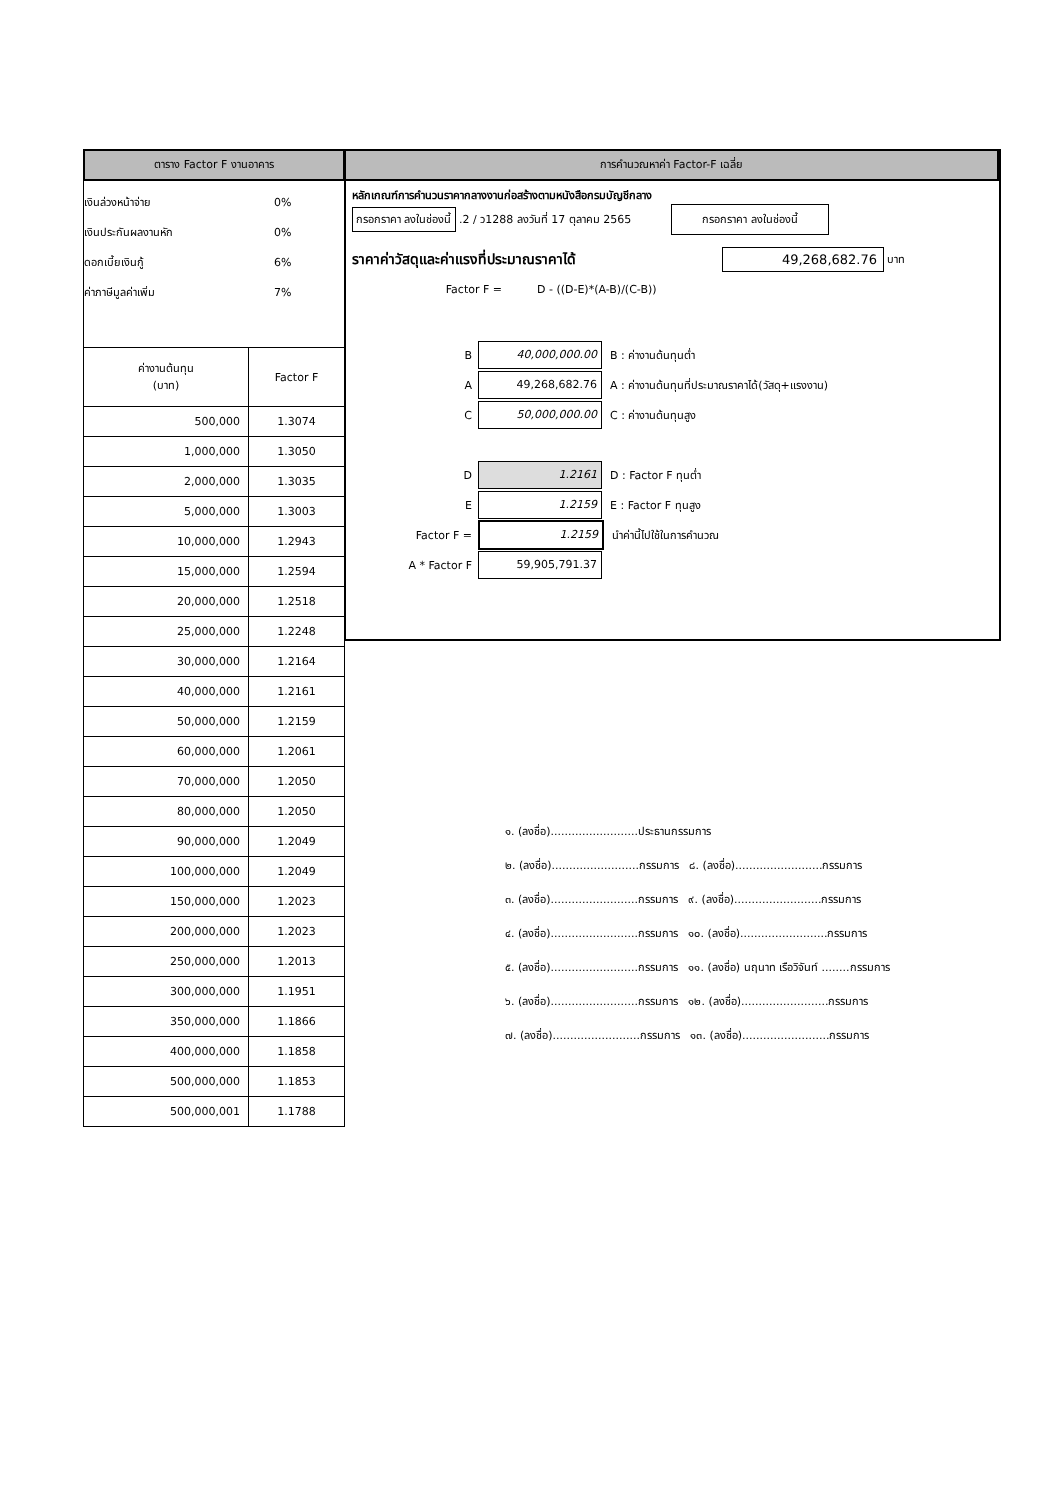ตาราง Factor F งานอาคาร
เงินล่วงหน้าจ่าย 0%
เงินประกันผลงานหัก 0%
ดอกเบี้ยเงินกู้ 6%
ค่าภาษีมูลค่าเพิ่ม 7%
| ค่างานต้นทุน (บาท) | Factor F |
| --- | --- |
| 500,000 | 1.3074 |
| 1,000,000 | 1.3050 |
| 2,000,000 | 1.3035 |
| 5,000,000 | 1.3003 |
| 10,000,000 | 1.2943 |
| 15,000,000 | 1.2594 |
| 20,000,000 | 1.2518 |
| 25,000,000 | 1.2248 |
| 30,000,000 | 1.2164 |
| 40,000,000 | 1.2161 |
| 50,000,000 | 1.2159 |
| 60,000,000 | 1.2061 |
| 70,000,000 | 1.2050 |
| 80,000,000 | 1.2050 |
| 90,000,000 | 1.2049 |
| 100,000,000 | 1.2049 |
| 150,000,000 | 1.2023 |
| 200,000,000 | 1.2023 |
| 250,000,000 | 1.2013 |
| 300,000,000 | 1.1951 |
| 350,000,000 | 1.1866 |
| 400,000,000 | 1.1858 |
| 500,000,000 | 1.1853 |
| 500,000,001 | 1.1788 |
การคำนวณหาค่า Factor-F เฉลี่ย
หลักเกณฑ์การคำนวนราคากลางงานก่อสร้างตามหนังสือกรมบัญชีกลาง
กรอกราคา ลงในช่องนี้ .2 / ว1288 ลงวันที่ 17 ตุลาคม 2565 กรอกราคา ลงในช่องนี้
ราคาค่าวัสดุและค่าแรงที่ประมาณราคาได้ 49,268,682.76 บาท
Factor F = D - ((D-E)*(A-B)/(C-B))
B 40,000,000.00 B : ค่างานต้นทุนต่ำ
A 49,268,682.76 A : ค่างานต้นทุนที่ประมาณราคาได้(วัสดุ+แรงงาน)
C 50,000,000.00 C : ค่างานต้นทุนสูง
D 1.2161 D : Factor F ทุนต่ำ
E 1.2159 E : Factor F ทุนสูง
Factor F = 1.2159 นำค่านี้ไปใช้ในการคำนวณ
A * Factor F 59,905,791.37
๑. (ลงชื่อ).........................ประธานกรรมการ
๒. (ลงชื่อ).........................กรรมการ ๘. (ลงชื่อ).........................กรรมการ
๓. (ลงชื่อ).........................กรรมการ ๙. (ลงชื่อ).........................กรรมการ
๔. (ลงชื่อ).........................กรรมการ ๑๐. (ลงชื่อ).........................กรรมการ
๕. (ลงชื่อ).........................กรรมการ ๑๑. (ลงชื่อ) นฤนาท เรือวิจันท์ ........กรรมการ
๖. (ลงชื่อ).........................กรรมการ ๑๒. (ลงชื่อ).........................กรรมการ
๗. (ลงชื่อ).........................กรรมการ ๑๓. (ลงชื่อ).........................กรรมการ